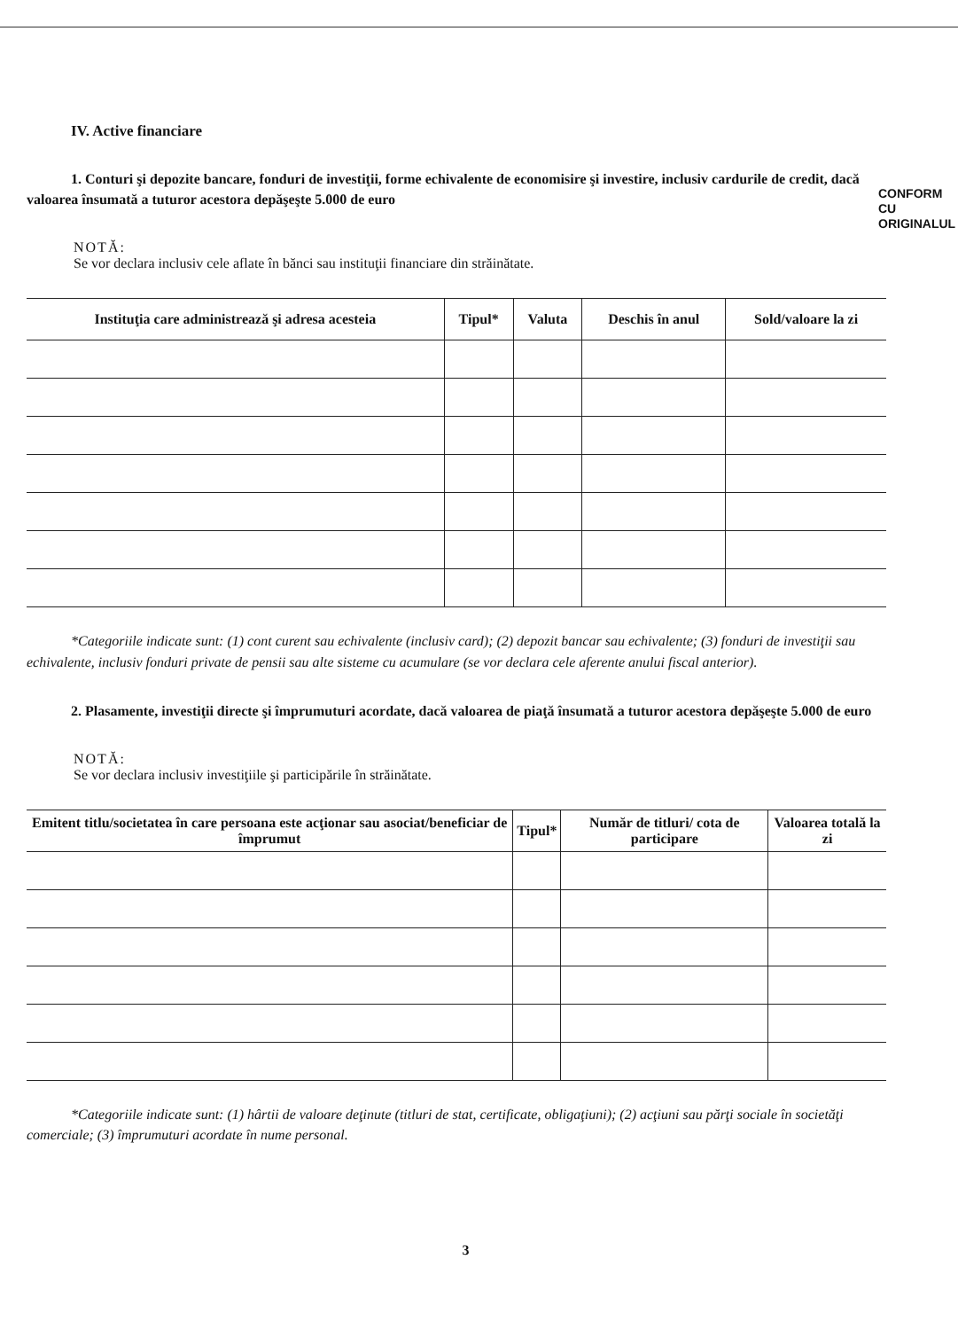CONFORM CU ORIGINALUL
IV. Active financiare
1. Conturi şi depozite bancare, fonduri de investiţii, forme echivalente de economisire şi investire, inclusiv cardurile de credit, dacă valoarea însumată a tuturor acestora depăşeşte 5.000 de euro
NOTĂ:
Se vor declara inclusiv cele aflate în bănci sau instituţii financiare din străinătate.
| Instituţia care administrează şi adresa acesteia | Tipul* | Valuta | Deschis în anul | Sold/valoare la zi |
| --- | --- | --- | --- | --- |
*Categoriile indicate sunt: (1) cont curent sau echivalente (inclusiv card); (2) depozit bancar sau echivalente; (3) fonduri de investiţii sau echivalente, inclusiv fonduri private de pensii sau alte sisteme cu acumulare (se vor declara cele aferente anului fiscal anterior).
2. Plasamente, investiţii directe şi împrumuturi acordate, dacă valoarea de piaţă însumată a tuturor acestora depăşeşte 5.000 de euro
NOTĂ:
Se vor declara inclusiv investiţiile şi participările în străinătate.
| Emitent titlu/societatea în care persoana este acţionar sau asociat/beneficiar de împrumut | Tipul* | Număr de titluri/ cota de participare | Valoarea totală la zi |
| --- | --- | --- | --- |
*Categoriile indicate sunt: (1) hârtii de valoare deţinute (titluri de stat, certificate, obligaţiuni); (2) acţiuni sau părţi sociale în societăţi comerciale; (3) împrumuturi acordate în nume personal.
3